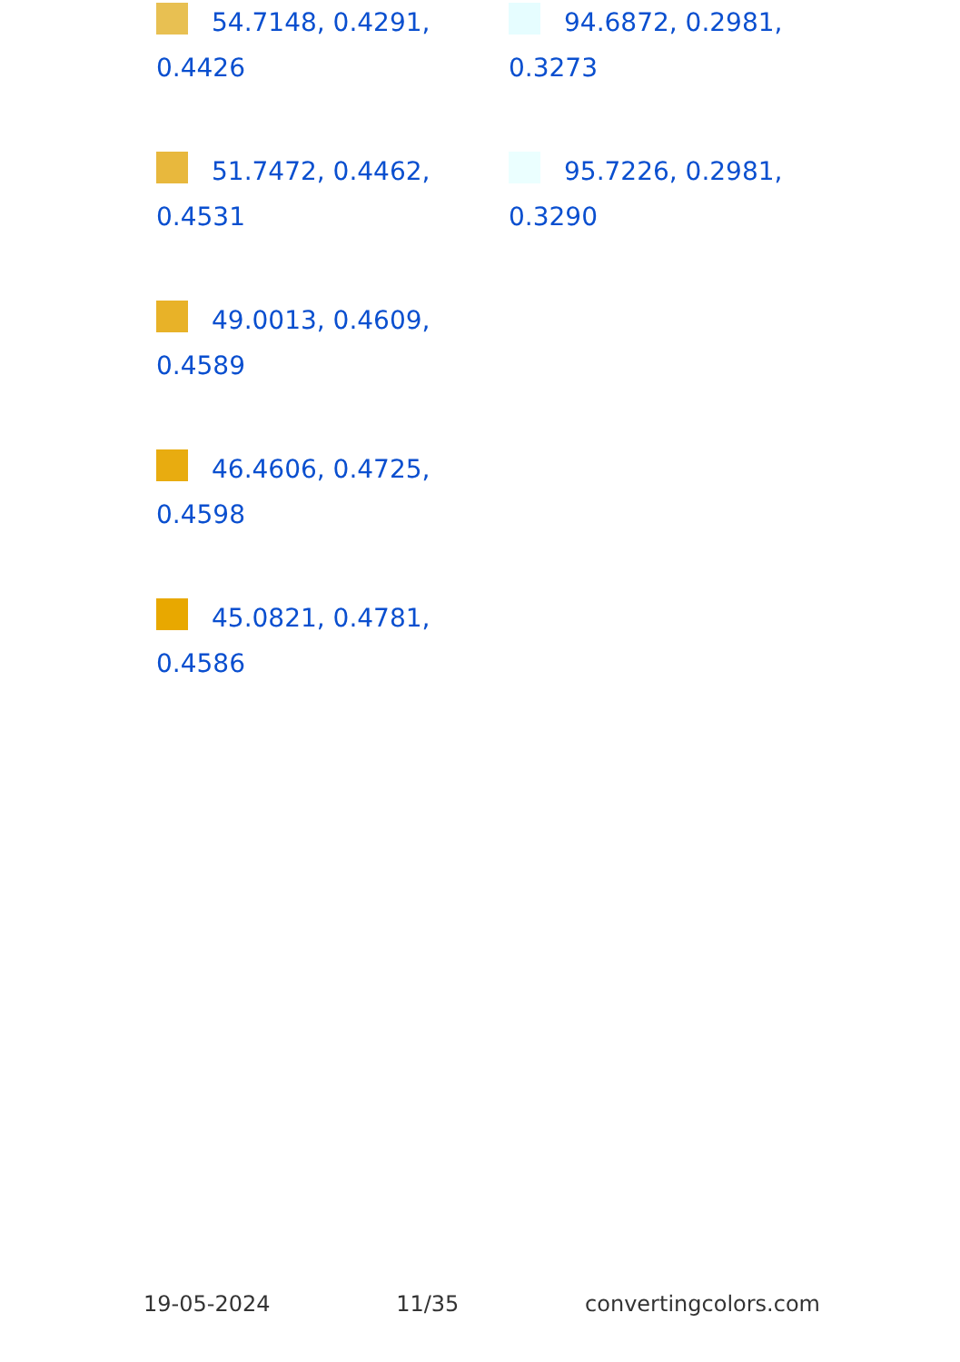54.7148, 0.4291, 0.4426
51.7472, 0.4462, 0.4531
49.0013, 0.4609, 0.4589
46.4606, 0.4725, 0.4598
45.0821, 0.4781, 0.4586
94.6872, 0.2981, 0.3273
95.7226, 0.2981, 0.3290
19-05-2024 11/35 convertingcolors.com